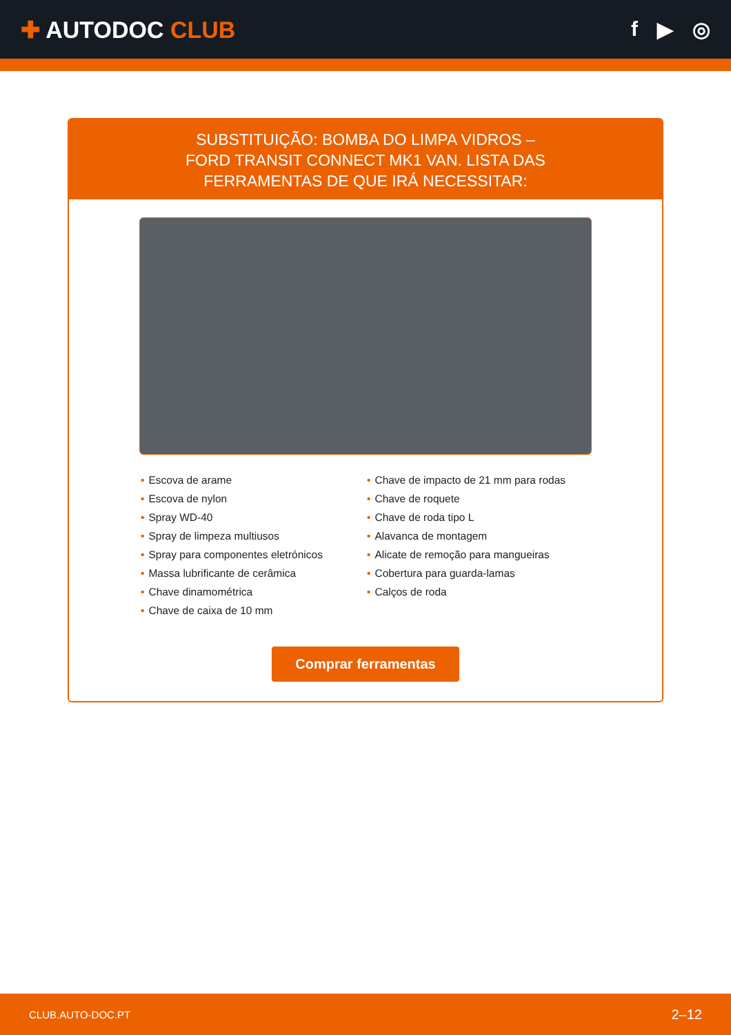✚ AUTODOC CLUB f ▶ ◎
SUBSTITUIÇÃO: BOMBA DO LIMPA VIDROS – FORD TRANSIT CONNECT MK1 VAN. LISTA DAS FERRAMENTAS DE QUE IRÁ NECESSITAR:
• Escova de arame
• Escova de nylon
• Spray WD-40
• Spray de limpeza multiusos
• Spray para componentes eletrónicos
• Massa lubrificante de cerâmica
• Chave dinamométrica
• Chave de caixa de 10 mm
• Chave de impacto de 21 mm para rodas
• Chave de roquete
• Chave de roda tipo L
• Alavanca de montagem
• Alicate de remoção para mangueiras
• Cobertura para guarda-lamas
• Calços de roda
Comprar ferramentas
CLUB.AUTO-DOC.PT 2–12